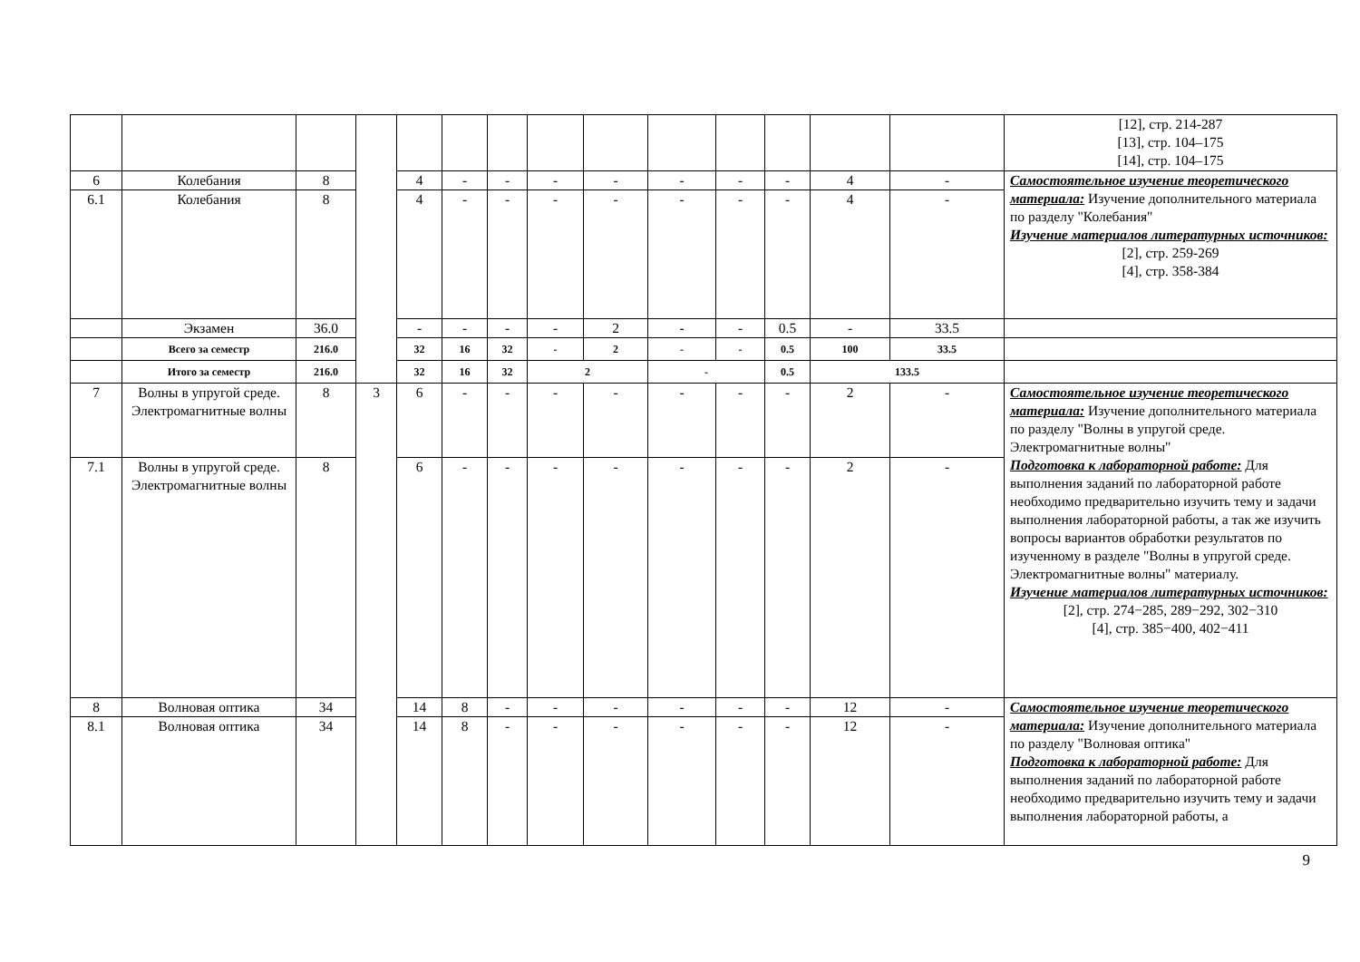| | | | | | | | | | | | | | | [12], стр. 214-287 [13], стр. 104–175 [14], стр. 104–175 |
| 6 | Колебания | 8 | | 4 | - | - | - | - | - | - | - | 4 | - | Самостоятельное изучение теоретического материала: Изучение дополнительного материала по разделу "Колебания" Изучение материалов литературных источников: [2], стр. 259-269 [4], стр. 358-384 |
| 6.1 | Колебания | 8 | | 4 | - | - | - | - | - | - | - | 4 | - | |
| | Экзамен | 36.0 | | - | - | - | - | 2 | - | - | 0.5 | - | 33.5 | |
| | Всего за семестр | 216.0 | | 32 | 16 | 32 | - | 2 | - | - | 0.5 | 100 | 33.5 | |
| | Итого за семестр | 216.0 | | 32 | 16 | 32 | 2 | | - | | 0.5 | 133.5 | | |
| 7 | Волны в упругой среде. Электромагнитные волны | 8 | 3 | 6 | - | - | - | - | - | - | - | 2 | - | Самостоятельное изучение теоретического материала: Изучение дополнительного материала по разделу "Волны в упругой среде. Электромагнитные волны" Подготовка к лабораторной работе: Для выполнения заданий по лабораторной работе необходимо предварительно изучить тему и задачи выполнения лабораторной работы, а так же изучить вопросы вариантов обработки результатов по изученному в разделе "Волны в упругой среде. Электромагнитные волны" материалу. Изучение материалов литературных источников: [2], стр. 274−285, 289−292, 302−310 [4], стр. 385−400, 402−411 |
| 7.1 | Волны в упругой среде. Электромагнитные волны | 8 | | 6 | - | - | - | - | - | - | - | 2 | - | |
| 8 | Волновая оптика | 34 | | 14 | 8 | - | - | - | - | - | - | 12 | - | Самостоятельное изучение теоретического материала: Изучение дополнительного материала по разделу "Волновая оптика" Подготовка к лабораторной работе: Для выполнения заданий по лабораторной работе необходимо предварительно изучить тему и задачи выполнения лабораторной работы, а |
| 8.1 | Волновая оптика | 34 | | 14 | 8 | - | - | - | - | - | - | 12 | - | |
9